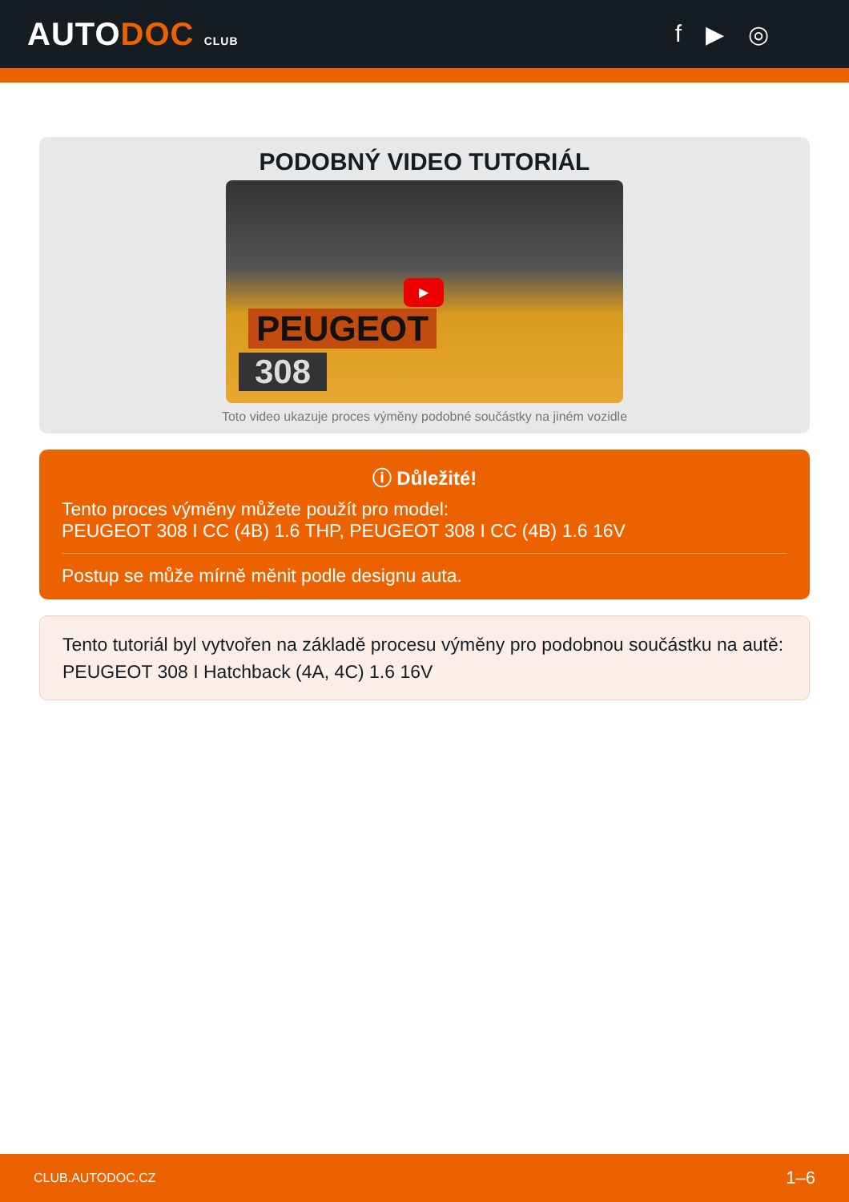AUTODOC CLUB
f ▶ ◎
PODOBNÝ VIDEO TUTORIÁL
▶
PEUGEOT
308
Toto video ukazuje proces výměny podobné součástky na jiném vozidle
ⓘ Důležité!
Tento proces výměny můžete použít pro model:
PEUGEOT 308 I CC (4B) 1.6 THP, PEUGEOT 308 I CC (4B) 1.6 16V
Postup se může mírně měnit podle designu auta.
Tento tutoriál byl vytvořen na základě procesu výměny pro podobnou součástku na autě: PEUGEOT 308 I Hatchback (4A, 4C) 1.6 16V
CLUB.AUTODOC.CZ 1–6